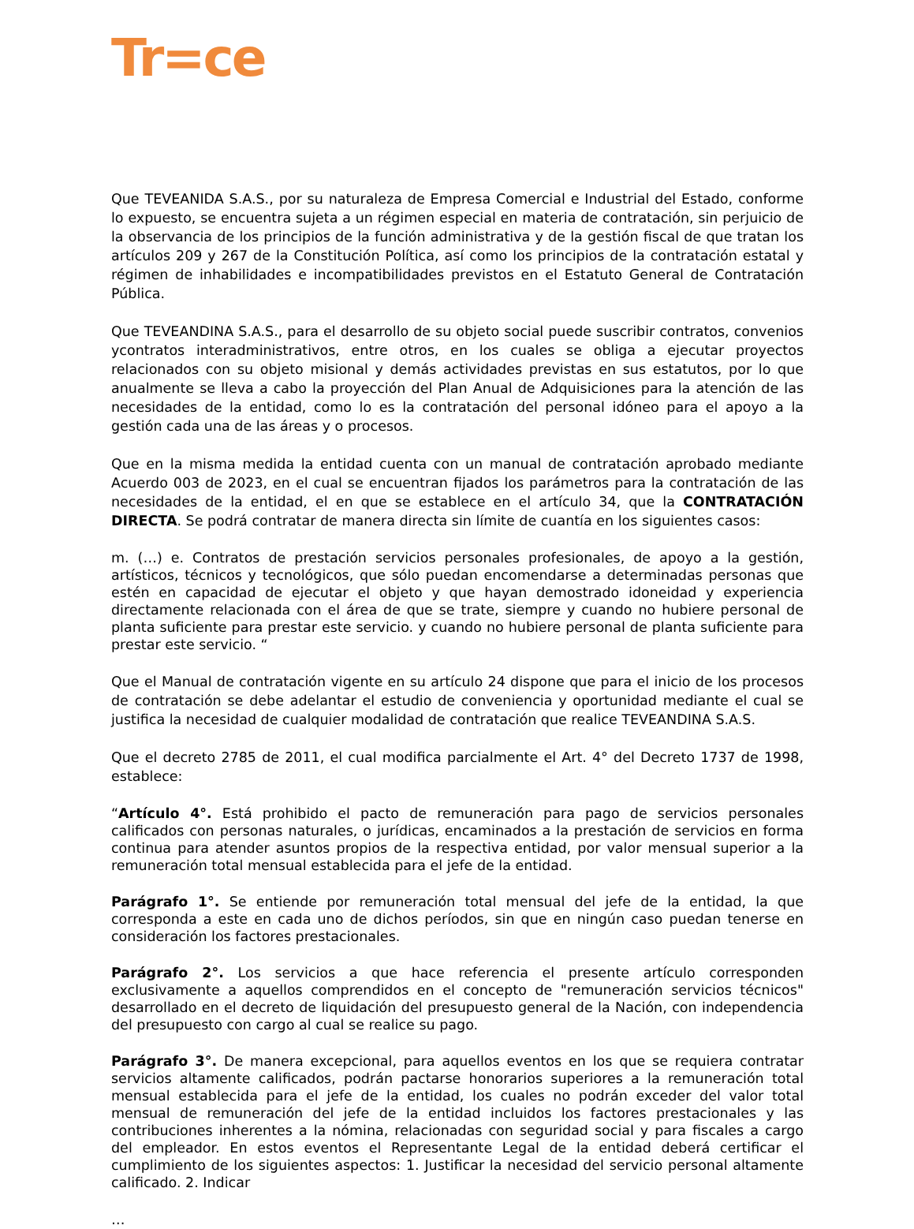Tr=ce
Que TEVEANIDA S.A.S., por su naturaleza de Empresa Comercial e Industrial del Estado, conforme lo expuesto, se encuentra sujeta a un régimen especial en materia de contratación, sin perjuicio de la observancia de los principios de la función administrativa y de la gestión fiscal de que tratan los artículos 209 y 267 de la Constitución Política, así como los principios de la contratación estatal y régimen de inhabilidades e incompatibilidades previstos en el Estatuto General de Contratación Pública.
Que TEVEANDINA S.A.S., para el desarrollo de su objeto social puede suscribir contratos, convenios ycontratos interadministrativos, entre otros, en los cuales se obliga a ejecutar proyectos relacionados con su objeto misional y demás actividades previstas en sus estatutos, por lo que anualmente se lleva a cabo la proyección del Plan Anual de Adquisiciones para la atención de las necesidades de la entidad, como lo es la contratación del personal idóneo para el apoyo a la gestión cada una de las áreas y o procesos.
Que en la misma medida la entidad cuenta con un manual de contratación aprobado mediante Acuerdo 003 de 2023, en el cual se encuentran fijados los parámetros para la contratación de las necesidades de la entidad, el en que se establece en el artículo 34, que la CONTRATACIÓN DIRECTA. Se podrá contratar de manera directa sin límite de cuantía en los siguientes casos:
m. (…) e. Contratos de prestación servicios personales profesionales, de apoyo a la gestión, artísticos, técnicos y tecnológicos, que sólo puedan encomendarse a determinadas personas que estén en capacidad de ejecutar el objeto y que hayan demostrado idoneidad y experiencia directamente relacionada con el área de que se trate, siempre y cuando no hubiere personal de planta suficiente para prestar este servicio. y cuando no hubiere personal de planta suficiente para prestar este servicio. “
Que el Manual de contratación vigente en su artículo 24 dispone que para el inicio de los procesos de contratación se debe adelantar el estudio de conveniencia y oportunidad mediante el cual se justifica la necesidad de cualquier modalidad de contratación que realice TEVEANDINA S.A.S.
Que el decreto 2785 de 2011, el cual modifica parcialmente el Art. 4° del Decreto 1737 de 1998, establece:
“Artículo 4°. Está prohibido el pacto de remuneración para pago de servicios personales calificados con personas naturales, o jurídicas, encaminados a la prestación de servicios en forma continua para atender asuntos propios de la respectiva entidad, por valor mensual superior a la remuneración total mensual establecida para el jefe de la entidad.
Parágrafo 1°. Se entiende por remuneración total mensual del jefe de la entidad, la que corresponda a este en cada uno de dichos períodos, sin que en ningún caso puedan tenerse en consideración los factores prestacionales.
Parágrafo 2°. Los servicios a que hace referencia el presente artículo corresponden exclusivamente a aquellos comprendidos en el concepto de "remuneración servicios técnicos" desarrollado en el decreto de liquidación del presupuesto general de la Nación, con independencia del presupuesto con cargo al cual se realice su pago.
Parágrafo 3°. De manera excepcional, para aquellos eventos en los que se requiera contratar servicios altamente calificados, podrán pactarse honorarios superiores a la remuneración total mensual establecida para el jefe de la entidad, los cuales no podrán exceder del valor total mensual de remuneración del jefe de la entidad incluidos los factores prestacionales y las contribuciones inherentes a la nómina, relacionadas con seguridad social y para fiscales a cargo del empleador. En estos eventos el Representante Legal de la entidad deberá certificar el cumplimiento de los siguientes aspectos: 1. Justificar la necesidad del servicio personal altamente calificado. 2. Indicar
…